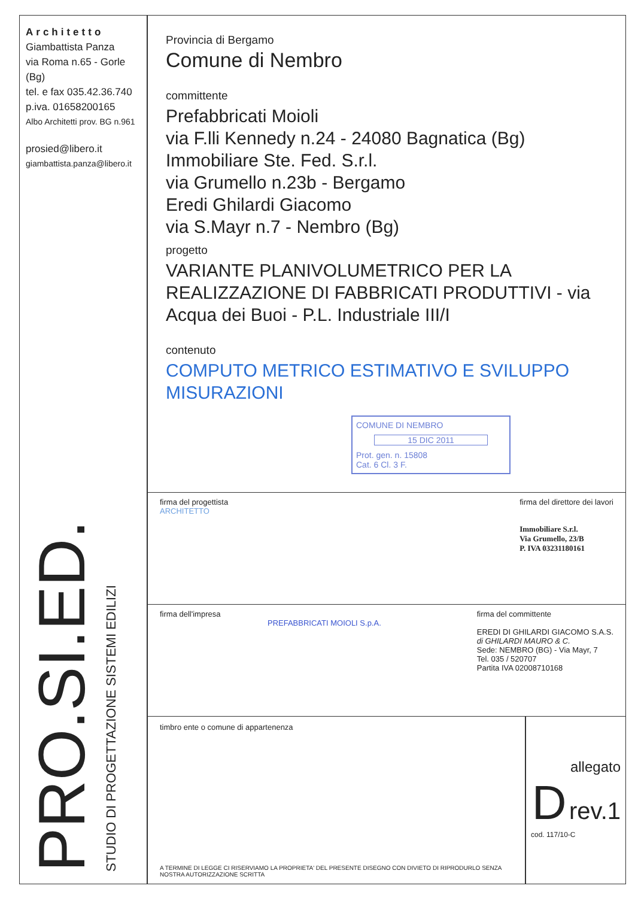Architetto
Giambattista Panza
via Roma n.65 - Gorle (Bg)
tel. e fax 035.42.36.740
p.iva. 01658200165
Albo Architetti prov. BG n.961
prosied@libero.it
giambattista.panza@libero.it
STUDIO DI PROGETTAZIONE SISTEMI EDILIZI
PRO.SI.ED.
Provincia di Bergamo
Comune di Nembro
committente
Prefabbricati Moioli
via F.lli Kennedy n.24 - 24080 Bagnatica (Bg)
Immobiliare Ste. Fed. S.r.l.
via Grumello n.23b - Bergamo
Eredi Ghilardi Giacomo
via S.Mayr n.7 - Nembro (Bg)
progetto
VARIANTE PLANIVOLUMETRICO PER LA REALIZZAZIONE DI FABBRICATI PRODUTTIVI - via Acqua dei Buoi - P.L. Industriale III/I
contenuto
COMPUTO METRICO ESTIMATIVO E SVILUPPO MISURAZIONI
COMUNE DI NEMBRO
15 DIC 2011
Prot. gen. n. 15808
Cat. 6 Cl. 3 F.
firma del progettista
ARCHITETTO firma del direttore dei lavori
Immobiliare S.r.l.
Via Grumello, 23/B
P. IVA 03231180161
firma dell'impresa
PREFABBRICATI MOIOLI S.p.A. firma del committente
EREDI DI GHILARDI GIACOMO S.A.S.
di GHILARDI MAURO & C.
Sede: NEMBRO (BG) - Via Mayr, 7
Tel. 035 / 520707
Partita IVA 02008710168
timbro ente o comune di appartenenza
A TERMINE DI LEGGE CI RISERVIAMO LA PROPRIETA' DEL PRESENTE DISEGNO CON DIVIETO DI RIPRODURLO SENZA NOSTRA AUTORIZZAZIONE SCRITTA
allegato
D rev.1
cod. 117/10-C